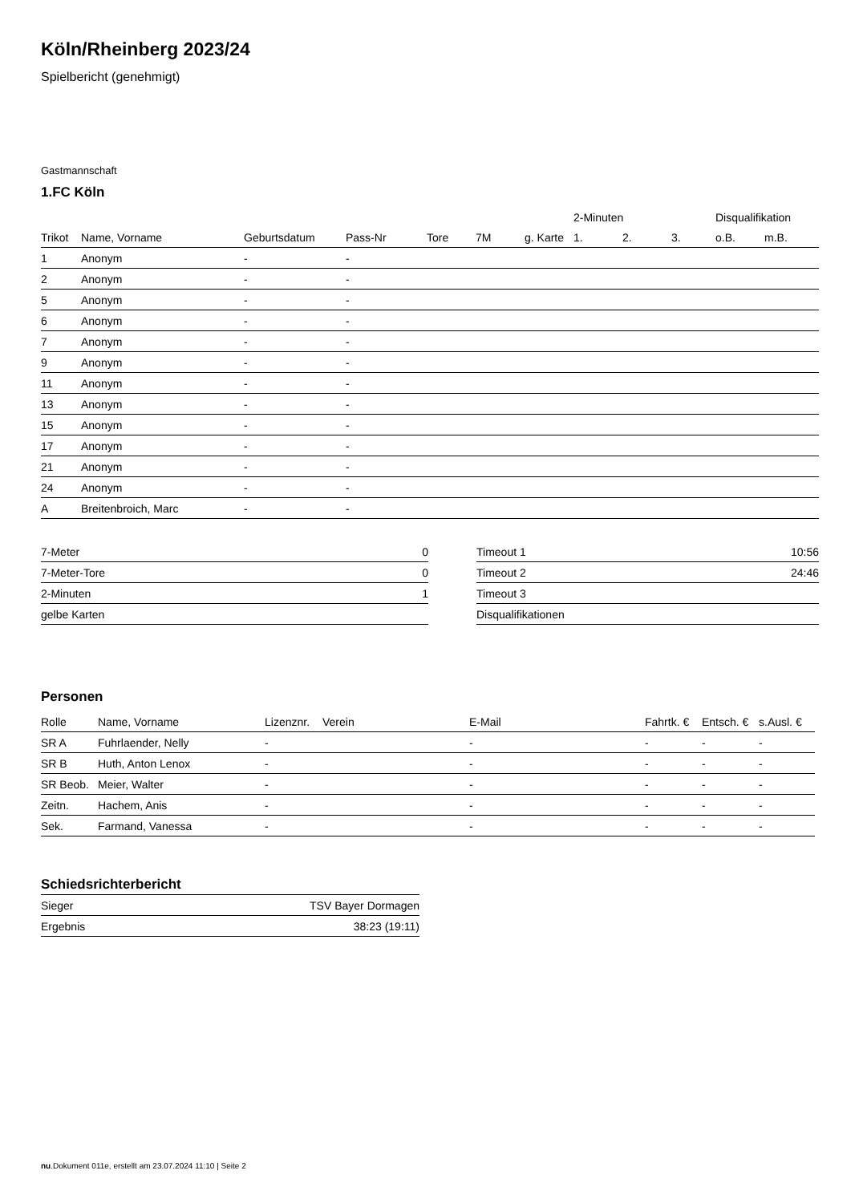Köln/Rheinberg 2023/24
Spielbericht (genehmigt)
Gastmannschaft
1.FC Köln
| | | | | | | | 2-Minuten | | | Disqualifikation | |
| Trikot | Name, Vorname | Geburtsdatum | Pass-Nr | Tore | 7M | g. Karte | 1. | 2. | 3. | o.B. | m.B. |
| 1 | Anonym | - | - | | | | | | | | |
| 2 | Anonym | - | - | | | | | | | | |
| 5 | Anonym | - | - | | | | | | | | |
| 6 | Anonym | - | - | | | | | | | | |
| 7 | Anonym | - | - | | | | | | | | |
| 9 | Anonym | - | - | | | | | | | | |
| 11 | Anonym | - | - | | | | | | | | |
| 13 | Anonym | - | - | | | | | | | | |
| 15 | Anonym | - | - | | | | | | | | |
| 17 | Anonym | - | - | | | | | | | | |
| 21 | Anonym | - | - | | | | | | | | |
| 24 | Anonym | - | - | | | | | | | | |
| A | Breitenbroich, Marc | - | - | | | | | | | | |
| 7-Meter | 0 |
| 7-Meter-Tore | 0 |
| 2-Minuten | 1 |
| gelbe Karten | |
| Timeout 1 | 10:56 |
| Timeout 2 | 24:46 |
| Timeout 3 | |
| Disqualifikationen | |
Personen
| Rolle | Name, Vorname | Lizenznr. | Verein | E-Mail | Fahrtk. € | Entsch. € | s.Ausl. € |
| --- | --- | --- | --- | --- | --- | --- | --- |
| SR A | Fuhrlaender, Nelly | - | | - | - | - | - |
| SR B | Huth, Anton Lenox | - | | - | - | - | - |
| SR Beob. | Meier, Walter | - | | - | - | - | - |
| Zeitn. | Hachem, Anis | - | | - | - | - | - |
| Sek. | Farmand, Vanessa | - | | - | - | - | - |
Schiedsrichterbericht
| Sieger | TSV Bayer Dormagen |
| Ergebnis | 38:23 (19:11) |
nu.Dokument 011e, erstellt am 23.07.2024 11:10 | Seite 2